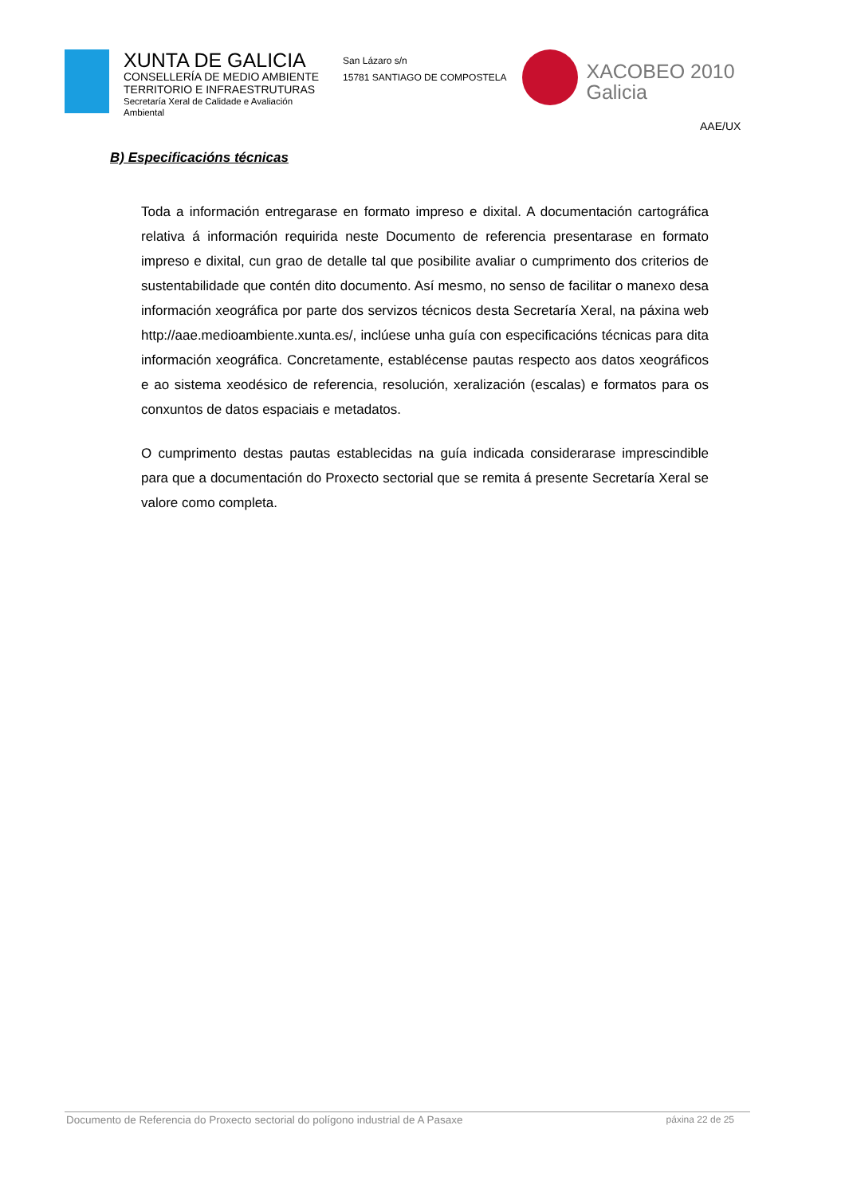XUNTA DE GALICIA
CONSELLERÍA DE MEDIO AMBIENTE
TERRITORIO E INFRAESTRUTURAS
Secretaría Xeral de Calidade e Avaliación
Ambiental
San Lázaro s/n
15781 SANTIAGO DE COMPOSTELA
XACOBEO 2010
Galicia
AAE/UX
B) Especificacións técnicas
Toda a información entregarase en formato impreso e dixital. A documentación cartográfica relativa á información requirida neste Documento de referencia presentarase en formato impreso e dixital, cun grao de detalle tal que posibilite avaliar o cumprimento dos criterios de sustentabilidade que contén dito documento. Así mesmo, no senso de facilitar o manexo desa información xeográfica por parte dos servizos técnicos desta Secretaría Xeral, na páxina web http://aae.medioambiente.xunta.es/, inclúese unha guía con especificacións técnicas para dita información xeográfica. Concretamente, establécense pautas respecto aos datos xeográficos e ao sistema xeodésico de referencia, resolución, xeralización (escalas) e formatos para os conxuntos de datos espaciais e metadatos.
O cumprimento destas pautas establecidas na guía indicada considerarase imprescindible para que a documentación do Proxecto sectorial que se remita á presente Secretaría Xeral se valore como completa.
Documento de Referencia do Proxecto sectorial do polígono industrial de A Pasaxe páxina 22 de 25